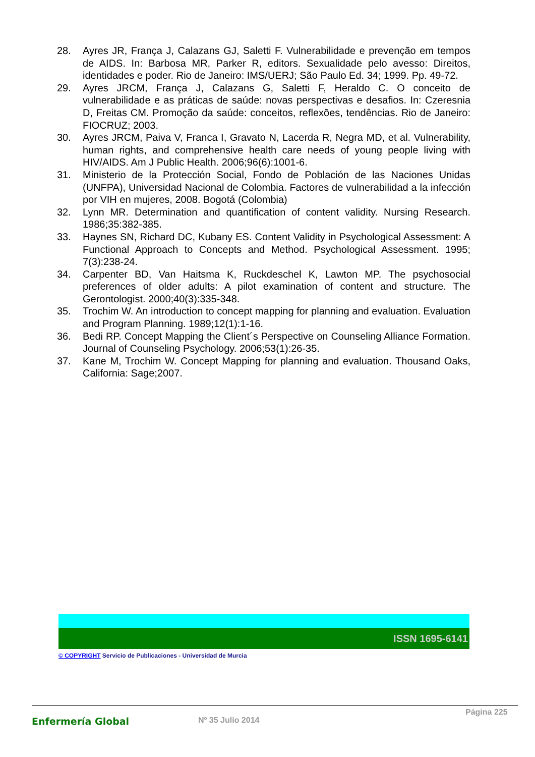28. Ayres JR, França J, Calazans GJ, Saletti F. Vulnerabilidade e prevenção em tempos de AIDS. In: Barbosa MR, Parker R, editors. Sexualidade pelo avesso: Direitos, identidades e poder. Rio de Janeiro: IMS/UERJ; São Paulo Ed. 34; 1999. Pp. 49-72.
29. Ayres JRCM, França J, Calazans G, Saletti F, Heraldo C. O conceito de vulnerabilidade e as práticas de saúde: novas perspectivas e desafios. In: Czeresnia D, Freitas CM. Promoção da saúde: conceitos, reflexões, tendências. Rio de Janeiro: FIOCRUZ; 2003.
30. Ayres JRCM, Paiva V, Franca I, Gravato N, Lacerda R, Negra MD, et al. Vulnerability, human rights, and comprehensive health care needs of young people living with HIV/AIDS. Am J Public Health. 2006;96(6):1001-6.
31. Ministerio de la Protección Social, Fondo de Población de las Naciones Unidas (UNFPA), Universidad Nacional de Colombia. Factores de vulnerabilidad a la infección por VIH en mujeres, 2008. Bogotá (Colombia)
32. Lynn MR. Determination and quantification of content validity. Nursing Research. 1986;35:382-385.
33. Haynes SN, Richard DC, Kubany ES. Content Validity in Psychological Assessment: A Functional Approach to Concepts and Method. Psychological Assessment. 1995; 7(3):238-24.
34. Carpenter BD, Van Haitsma K, Ruckdeschel K, Lawton MP. The psychosocial preferences of older adults: A pilot examination of content and structure. The Gerontologist. 2000;40(3):335-348.
35. Trochim W. An introduction to concept mapping for planning and evaluation. Evaluation and Program Planning. 1989;12(1):1-16.
36. Bedi RP. Concept Mapping the Client´s Perspective on Counseling Alliance Formation. Journal of Counseling Psychology. 2006;53(1):26-35.
37. Kane M, Trochim W. Concept Mapping for planning and evaluation. Thousand Oaks, California: Sage;2007.
ISSN 1695-6141
© COPYRIGHT Servicio de Publicaciones - Universidad de Murcia
Enfermería Global
Nº 35 Julio 2014
Página 225